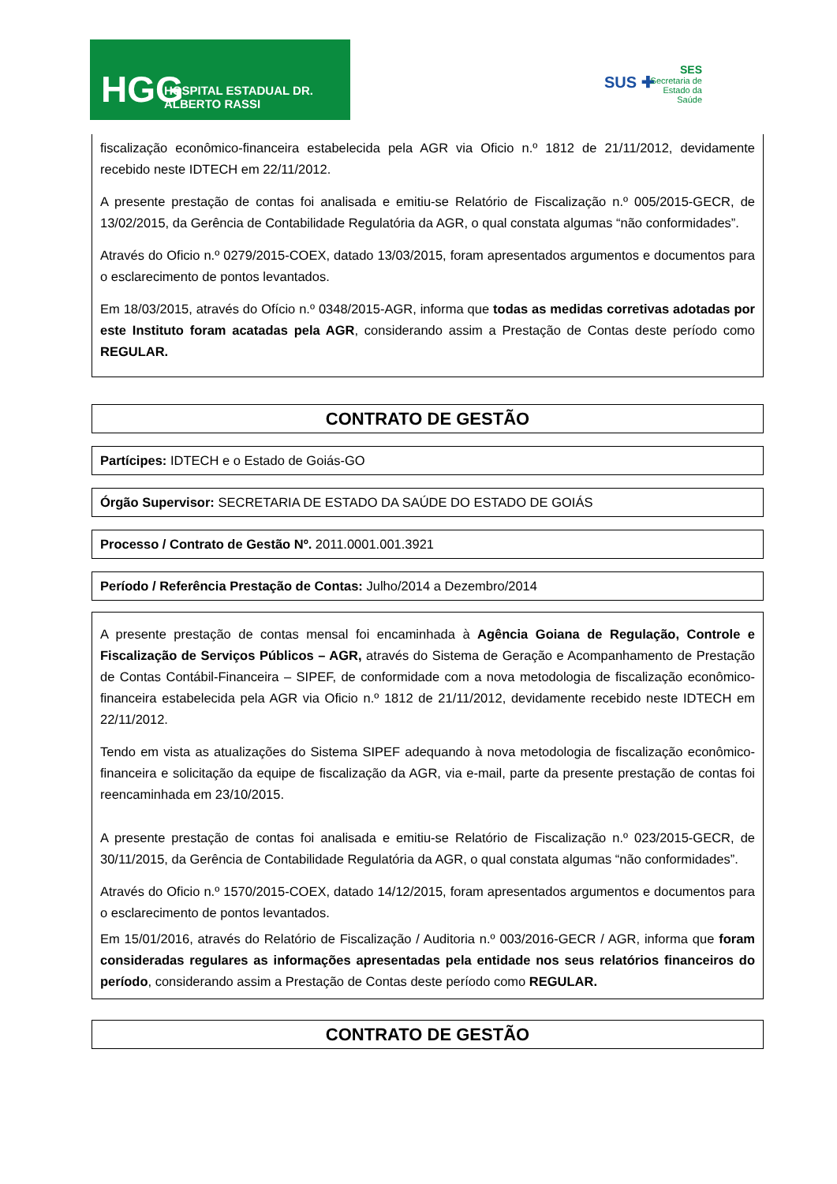HGG HOSPITAL ESTADUAL DR. ALBERTO RASSI
SUS ✚
SES
Secretaria de
Estado da
Saúde
fiscalização econômico-financeira estabelecida pela AGR via Oficio n.º 1812 de 21/11/2012, devidamente recebido neste IDTECH em 22/11/2012.
A presente prestação de contas foi analisada e emitiu-se Relatório de Fiscalização n.º 005/2015-GECR, de 13/02/2015, da Gerência de Contabilidade Regulatória da AGR, o qual constata algumas “não conformidades”.
Através do Oficio n.º 0279/2015-COEX, datado 13/03/2015, foram apresentados argumentos e documentos para o esclarecimento de pontos levantados.
Em 18/03/2015, através do Ofício n.º 0348/2015-AGR, informa que todas as medidas corretivas adotadas por este Instituto foram acatadas pela AGR, considerando assim a Prestação de Contas deste período como REGULAR.
CONTRATO DE GESTÃO
Partícipes: IDTECH e o Estado de Goiás-GO
Órgão Supervisor: SECRETARIA DE ESTADO DA SAÚDE DO ESTADO DE GOIÁS
Processo / Contrato de Gestão Nº. 2011.0001.001.3921
Período / Referência Prestação de Contas: Julho/2014 a Dezembro/2014
A presente prestação de contas mensal foi encaminhada à Agência Goiana de Regulação, Controle e Fiscalização de Serviços Públicos – AGR, através do Sistema de Geração e Acompanhamento de Prestação de Contas Contábil-Financeira – SIPEF, de conformidade com a nova metodologia de fiscalização econômico-financeira estabelecida pela AGR via Oficio n.º 1812 de 21/11/2012, devidamente recebido neste IDTECH em 22/11/2012.
Tendo em vista as atualizações do Sistema SIPEF adequando à nova metodologia de fiscalização econômico-financeira e solicitação da equipe de fiscalização da AGR, via e-mail, parte da presente prestação de contas foi reencaminhada em 23/10/2015.
A presente prestação de contas foi analisada e emitiu-se Relatório de Fiscalização n.º 023/2015-GECR, de 30/11/2015, da Gerência de Contabilidade Regulatória da AGR, o qual constata algumas “não conformidades”.
Através do Oficio n.º 1570/2015-COEX, datado 14/12/2015, foram apresentados argumentos e documentos para o esclarecimento de pontos levantados.
Em 15/01/2016, através do Relatório de Fiscalização / Auditoria n.º 003/2016-GECR / AGR, informa que foram consideradas regulares as informações apresentadas pela entidade nos seus relatórios financeiros do período, considerando assim a Prestação de Contas deste período como REGULAR.
CONTRATO DE GESTÃO